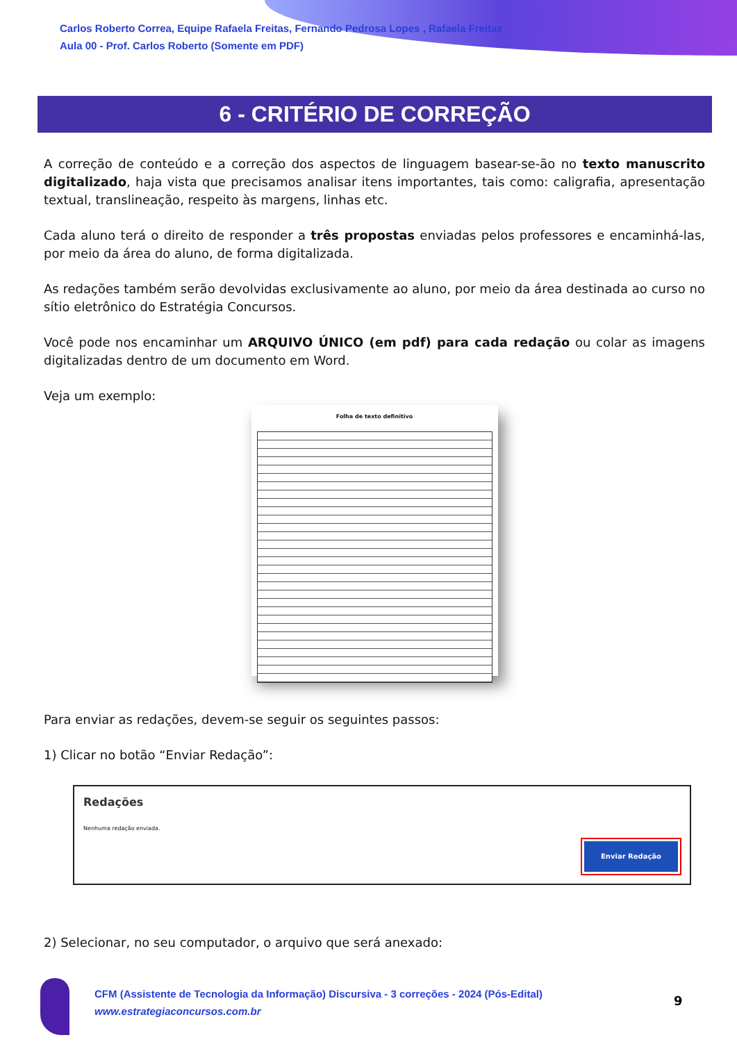Carlos Roberto Correa, Equipe Rafaela Freitas, Fernando Pedrosa Lopes , Rafaela Freitas
Aula 00 - Prof. Carlos Roberto (Somente em PDF)
6 - CRITÉRIO DE CORREÇÃO
A correção de conteúdo e a correção dos aspectos de linguagem basear-se-ão no texto manuscrito digitalizado, haja vista que precisamos analisar itens importantes, tais como: caligrafia, apresentação textual, translineação, respeito às margens, linhas etc.
Cada aluno terá o direito de responder a três propostas enviadas pelos professores e encaminhá-las, por meio da área do aluno, de forma digitalizada.
As redações também serão devolvidas exclusivamente ao aluno, por meio da área destinada ao curso no sítio eletrônico do Estratégia Concursos.
Você pode nos encaminhar um ARQUIVO ÚNICO (em pdf) para cada redação ou colar as imagens digitalizadas dentro de um documento em Word.
Veja um exemplo:
Folha de texto definitivo
Para enviar as redações, devem-se seguir os seguintes passos:
1) Clicar no botão “Enviar Redação”:
Redações
Nenhuma redação enviada.
Enviar Redação
2) Selecionar, no seu computador, o arquivo que será anexado:
CFM (Assistente de Tecnologia da Informação) Discursiva - 3 correções - 2024 (Pós-Edital)
www.estrategiaconcursos.com.br
9